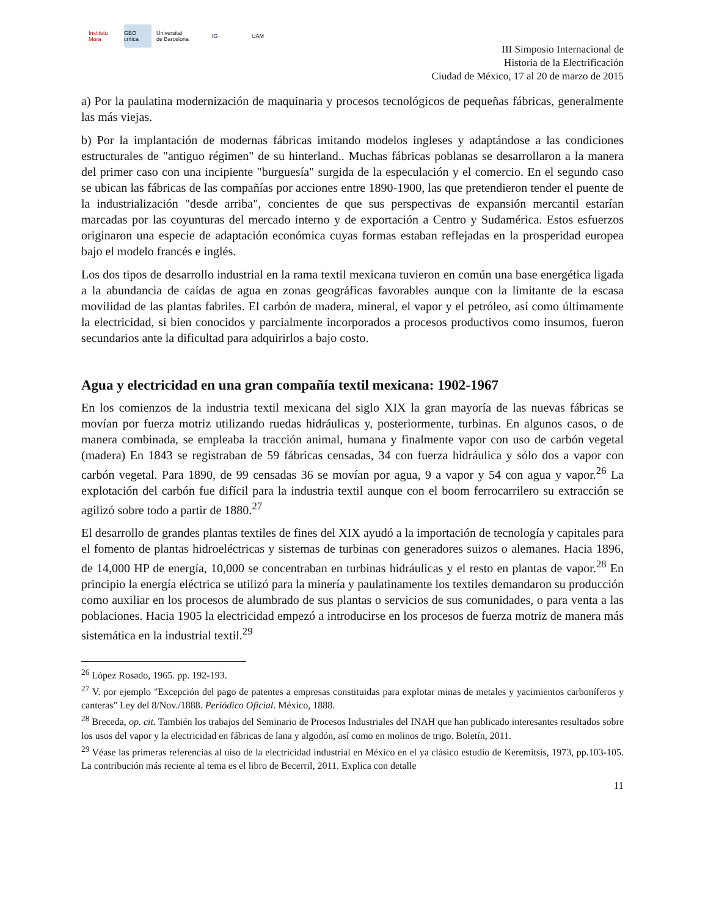Instituto Mora
GEO crítica
Universitat de Barcelona
IG UAM
III Simposio Internacional de
Historia de la Electrificación
Ciudad de México, 17 al 20 de marzo de 2015
a) Por la paulatina modernización de maquinaria y procesos tecnológicos de pequeñas fábricas, generalmente las más viejas.
b) Por la implantación de modernas fábricas imitando modelos ingleses y adaptándose a las condiciones estructurales de "antiguo régimen" de su hinterland.. Muchas fábricas poblanas se desarrollaron a la manera del primer caso con una incipiente "burguesía" surgida de la especulación y el comercio. En el segundo caso se ubican las fábricas de las compañías por acciones entre 1890-1900, las que pretendieron tender el puente de la industrialización "desde arriba", concientes de que sus perspectivas de expansión mercantil estarían marcadas por las coyunturas del mercado interno y de exportación a Centro y Sudamérica. Estos esfuerzos originaron una especie de adaptación económica cuyas formas estaban reflejadas en la prosperidad europea bajo el modelo francés e inglés.
Los dos tipos de desarrollo industrial en la rama textil mexicana tuvieron en común una base energética ligada a la abundancia de caídas de agua en zonas geográficas favorables aunque con la limitante de la escasa movilidad de las plantas fabriles. El carbón de madera, mineral, el vapor y el petróleo, así como últimamente la electricidad, si bien conocidos y parcialmente incorporados a procesos productivos como insumos, fueron secundarios ante la dificultad para adquirirlos a bajo costo.
Agua y electricidad en una gran compañía textil mexicana: 1902-1967
En los comienzos de la industria textil mexicana del siglo XIX la gran mayoría de las nuevas fábricas se movían por fuerza motriz utilizando ruedas hidráulicas y, posteriormente, turbinas. En algunos casos, o de manera combinada, se empleaba la tracción animal, humana y finalmente vapor con uso de carbón vegetal (madera) En 1843 se registraban de 59 fábricas censadas, 34 con fuerza hidráulica y sólo dos a vapor con carbón vegetal. Para 1890, de 99 censadas 36 se movían por agua, 9 a vapor y 54 con agua y vapor.<sup>26</sup> La explotación del carbón fue difícil para la industria textil aunque con el boom ferrocarrilero su extracción se agilizó sobre todo a partir de 1880.<sup>27</sup>
El desarrollo de grandes plantas textiles de fines del XIX ayudó a la importación de tecnología y capitales para el fomento de plantas hidroeléctricas y sistemas de turbinas con generadores suizos o alemanes. Hacia 1896, de 14,000 HP de energía, 10,000 se concentraban en turbinas hidráulicas y el resto en plantas de vapor.<sup>28</sup> En principio la energía eléctrica se utilizó para la minería y paulatinamente los textiles demandaron su producción como auxiliar en los procesos de alumbrado de sus plantas o servicios de sus comunidades, o para venta a las poblaciones. Hacia 1905 la electricidad empezó a introducirse en los procesos de fuerza motriz de manera más sistemática en la industrial textil.<sup>29</sup>
<sup>26</sup> López Rosado, 1965. pp. 192-193.
<sup>27</sup> V. por ejemplo "Excepción del pago de patentes a empresas constituidas para explotar minas de metales y yacimientos carboníferos y canteras" Ley del 8/Nov./1888. Periódico Oficial. México, 1888.
<sup>28</sup> Breceda, op. cit. También los trabajos del Seminario de Procesos Industriales del INAH que han publicado interesantes resultados sobre los usos del vapor y la electricidad en fábricas de lana y algodón, así como en molinos de trigo. Boletín, 2011.
<sup>29</sup> Véase las primeras referencias al uiso de la electricidad industrial en México en el ya clásico estudio de Keremitsis, 1973, pp.103-105. La contribución más reciente al tema es el libro de Becerril, 2011. Explica con detalle
11